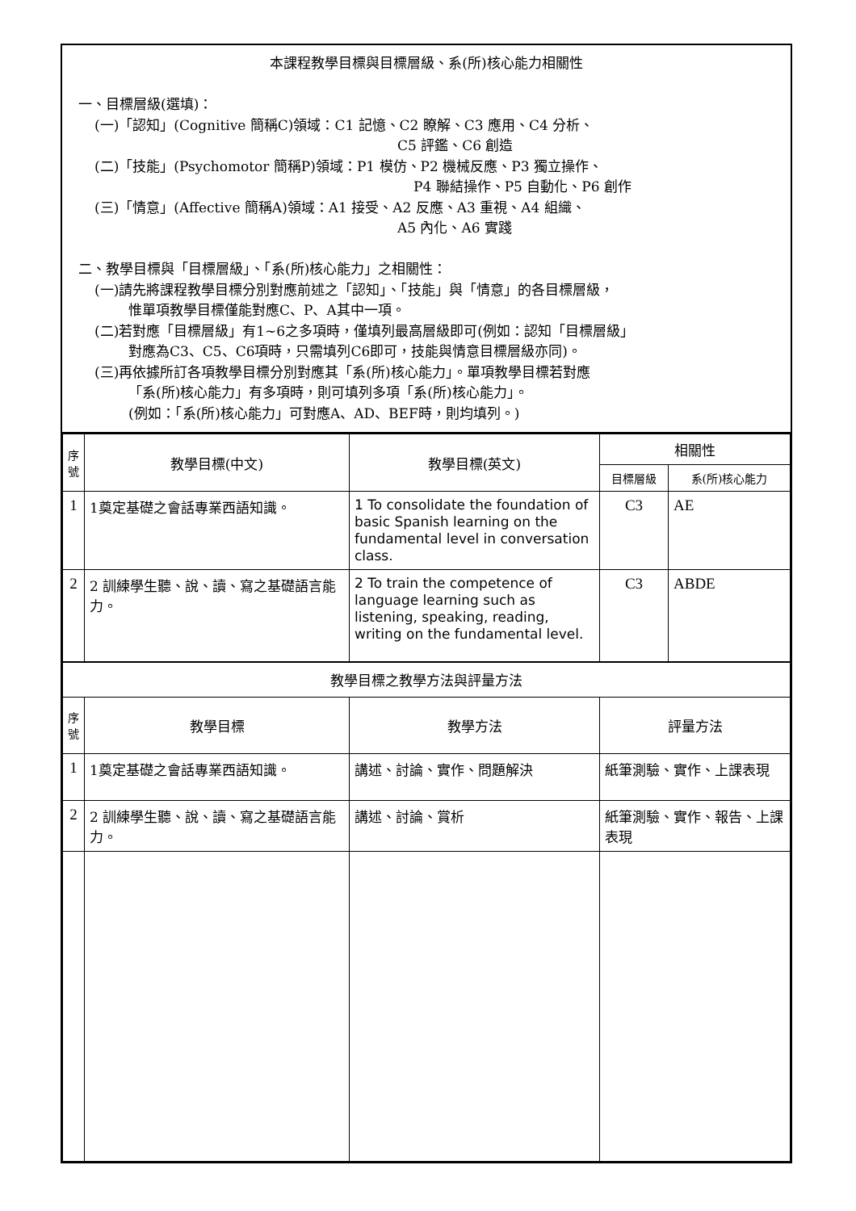本課程教學目標與目標層級、系(所)核心能力相關性
一、目標層級(選填)：
(一)「認知」(Cognitive 簡稱C)領域：C1 記憶、C2 瞭解、C3 應用、C4 分析、
C5 評鑑、C6 創造
(二)「技能」(Psychomotor 簡稱P)領域：P1 模仿、P2 機械反應、P3 獨立操作、
P4 聯結操作、P5 自動化、P6 創作
(三)「情意」(Affective 簡稱A)領域：A1 接受、A2 反應、A3 重視、A4 組織、
A5 內化、A6 實踐
二、教學目標與「目標層級」、「系(所)核心能力」之相關性：
(一)請先將課程教學目標分別對應前述之「認知」、「技能」與「情意」的各目標層級，
惟單項教學目標僅能對應C、P、A其中一項。
(二)若對應「目標層級」有1~6之多項時，僅填列最高層級即可(例如：認知「目標層級」
對應為C3、C5、C6項時，只需填列C6即可，技能與情意目標層級亦同)。
(三)再依據所訂各項教學目標分別對應其「系(所)核心能力」。單項教學目標若對應
「系(所)核心能力」有多項時，則可填列多項「系(所)核心能力」。
(例如：「系(所)核心能力」可對應A、AD、BEF時，則均填列。)
| 序號 | 教學目標(中文) | 教學目標(英文) | 相關性 | |
| --- | --- | --- | --- | --- |
| | | | 目標層級 | 系(所)核心能力 |
| 1 | 1奠定基礎之會話專業西語知識。 | 1 To consolidate the foundation of basic Spanish learning on the fundamental level in conversation class. | C3 | AE |
| 2 | 2 訓練學生聽、說、讀、寫之基礎語言能力。 | 2 To train the competence of language learning such as listening, speaking, reading, writing on the fundamental level. | C3 | ABDE |
| 教學目標之教學方法與評量方法 | | | | |
| 序號 | 教學目標 | 教學方法 | 評量方法 | |
| 1 | 1奠定基礎之會話專業西語知識。 | 講述、討論、實作、問題解決 | 紙筆測驗、實作、上課表現 | |
| 2 | 2 訓練學生聽、說、讀、寫之基礎語言能力。 | 講述、討論、賞析 | 紙筆測驗、實作、報告、上課表現 | |